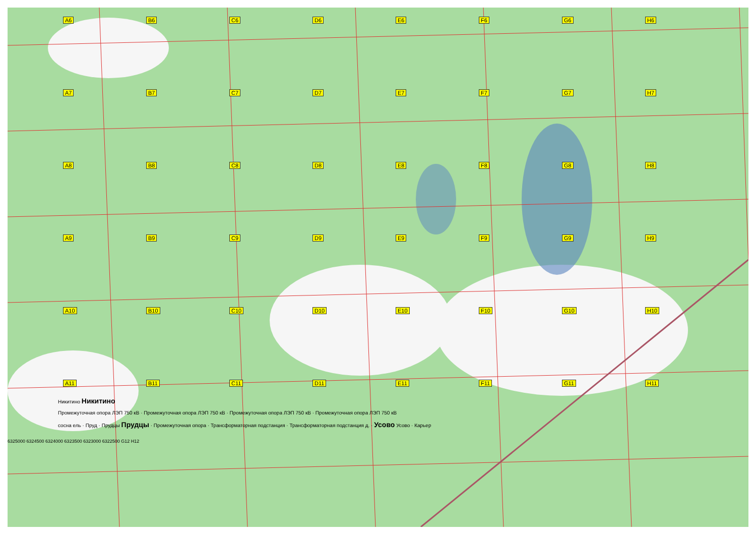A6 B6 C6 D6 E6 F6 G6 H6 A7 B7 C7 D7 E7 F7 G7 H7 A8 B8 C8 D8 E8 F8 G8 H8 A9 B9 C9 D9 E9 F9 G9 H9 A10 B10 C10 D10 E10 F10 G10 H10 A11 B11 C11 D11 E11 F11 G11 H11
Никитино Никитино
Промежуточная опора ЛЭП 750 кВ · Промежуточная опора ЛЭП 750 кВ · Промежуточная опора ЛЭП 750 кВ · Промежуточная опора ЛЭП 750 кВ
сосна ель · Пруд · Прудцы Прудцы · Промежуточная опора · Трансформаторная подстанция · Трансформаторная подстанция д. · Усово Усово · Карьер
6325000 6324500 6324000 6323500 6323000 6322500 G12 H12